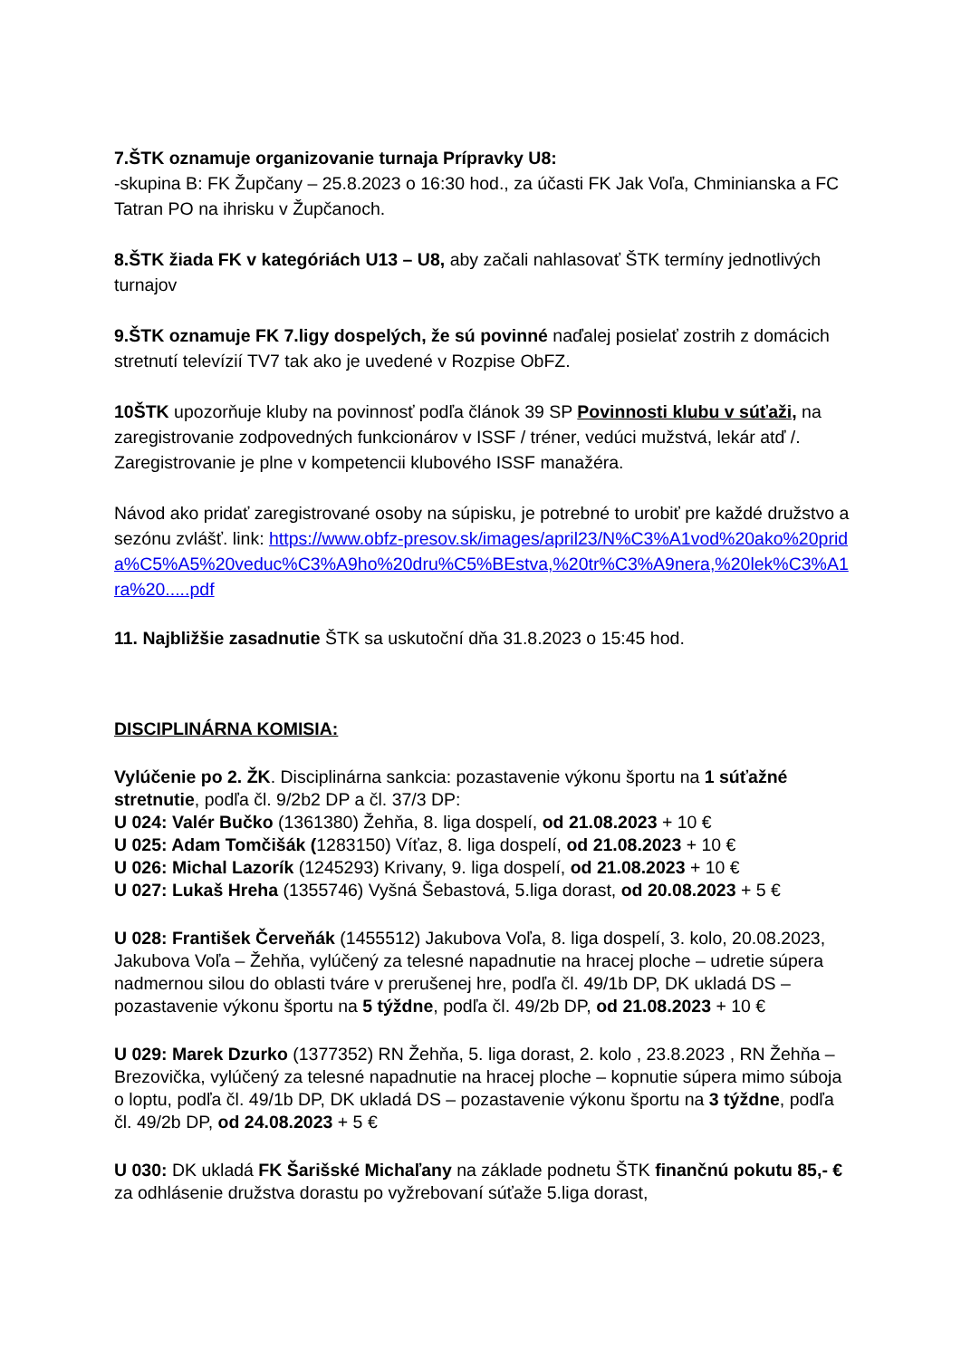7.ŠTK oznamuje organizovanie turnaja Prípravky U8:
-skupina B: FK Župčany – 25.8.2023 o 16:30 hod., za účasti FK Jak Voľa, Chminianska a FC Tatran PO na ihrisku v Župčanoch.
8.ŠTK žiada FK v kategóriách U13 – U8, aby začali nahlasovať ŠTK termíny jednotlivých turnajov
9.ŠTK oznamuje FK 7.ligy dospelých, že sú povinné naďalej posielať zostrih z domácich stretnutí televízií TV7 tak ako je uvedené v Rozpise ObFZ.
10ŠTK upozorňuje kluby na povinnosť podľa článok 39 SP Povinnosti klubu v súťaži, na zaregistrovanie zodpovedných funkcionárov v ISSF / tréner, vedúci mužstvá, lekár atď /. Zaregistrovanie je plne v kompetencii klubového ISSF manažéra.
Návod ako pridať zaregistrované osoby na súpisku, je potrebné to urobiť pre každé družstvo a sezónu zvlášť. link: https://www.obfz-presov.sk/images/april23/N%C3%A1vod%20ako%20prida%C5%A5%20veduc%C3%A9ho%20dru%C5%BEstva,%20tr%C3%A9nera,%20lek%C3%A1ra%20.....pdf
11. Najbližšie zasadnutie ŠTK sa uskutoční dňa 31.8.2023 o 15:45 hod.
DISCIPLINÁRNA KOMISIA:
Vylúčenie po 2. ŽK. Disciplinárna sankcia: pozastavenie výkonu športu na 1 súťažné stretnutie, podľa čl. 9/2b2 DP a čl. 37/3 DP:
U 024: Valér Bučko (1361380) Žehňa, 8. liga dospelí, od 21.08.2023 + 10 €
U 025: Adam Tomčišák (1283150) Víťaz, 8. liga dospelí, od 21.08.2023 + 10 €
U 026: Michal Lazorík (1245293) Krivany, 9. liga dospelí, od 21.08.2023 + 10 €
U 027: Lukaš Hreha (1355746) Vyšná Šebastová, 5.liga dorast, od 20.08.2023 + 5 €
U 028: František Červeňák (1455512) Jakubova Voľa, 8. liga dospelí, 3. kolo, 20.08.2023, Jakubova Voľa – Žehňa, vylúčený za telesné napadnutie na hracej ploche – udretie súpera nadmernou silou do oblasti tváre v prerušenej hre, podľa čl. 49/1b DP, DK ukladá DS – pozastavenie výkonu športu na 5 týždne, podľa čl. 49/2b DP, od 21.08.2023 + 10 €
U 029: Marek Dzurko (1377352) RN Žehňa, 5. liga dorast, 2. kolo , 23.8.2023 , RN Žehňa – Brezovička, vylúčený za telesné napadnutie na hracej ploche – kopnutie súpera mimo súboja o loptu, podľa čl. 49/1b DP, DK ukladá DS – pozastavenie výkonu športu na 3 týždne, podľa čl. 49/2b DP, od 24.08.2023 + 5 €
U 030: DK ukladá FK Šarišské Michaľany na základe podnetu ŠTK finančnú pokutu 85,- € za odhlásenie družstva dorastu po vyžrebovaní súťaže 5.liga dorast,